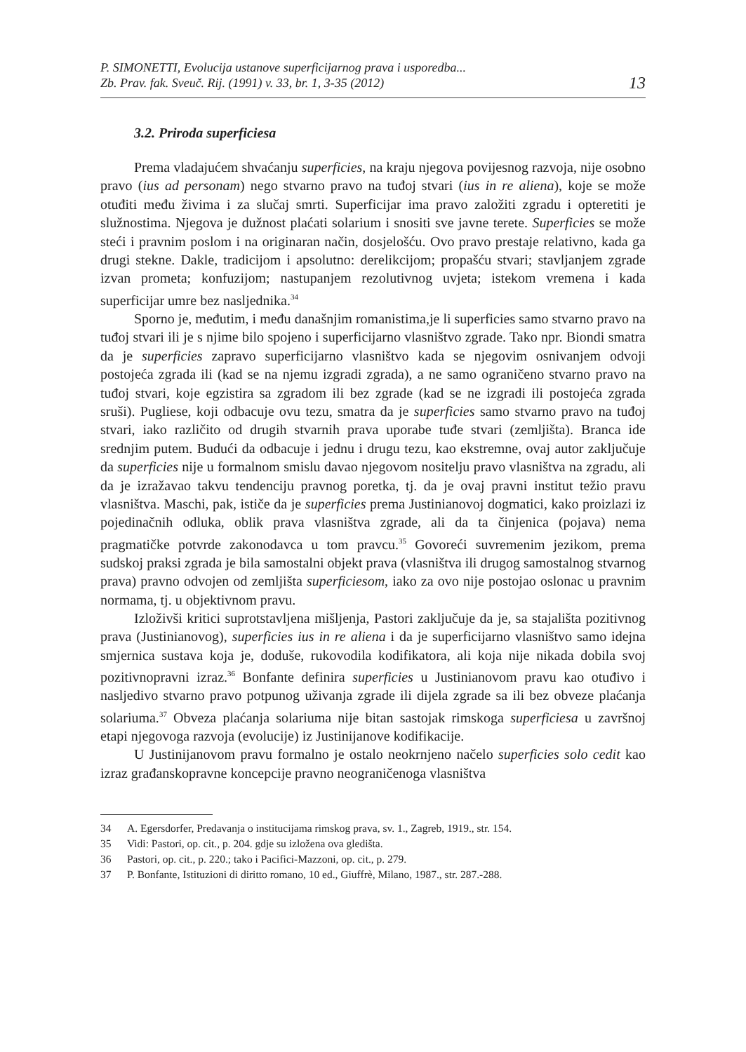P. SIMONETTI, Evolucija ustanove superficijarnog prava i usporedba...
Zb. Prav. fak. Sveuč. Rij. (1991) v. 33, br. 1, 3-35 (2012)
13
3.2. Priroda superficiesa
Prema vladajućem shvaćanju superficies, na kraju njegova povijesnog razvoja, nije osobno pravo (ius ad personam) nego stvarno pravo na tuđoj stvari (ius in re aliena), koje se može otuđiti među živima i za slučaj smrti. Superficijar ima pravo založiti zgradu i opteretiti je služnostima. Njegova je dužnost plaćati solarium i snositi sve javne terete. Superficies se može steći i pravnim poslom i na originaran način, dosjelošću. Ovo pravo prestaje relativno, kada ga drugi stekne. Dakle, tradicijom i apsolutno: derelikcijom; propašću stvari; stavljanjem zgrade izvan prometa; konfuzijom; nastupanjem rezolutivnog uvjeta; istekom vremena i kada superficijar umre bez nasljednika.<sup>34</sup>
Sporno je, međutim, i među današnjim romanistima,je li superficies samo stvarno pravo na tuđoj stvari ili je s njime bilo spojeno i superficijarno vlasništvo zgrade. Tako npr. Biondi smatra da je superficies zapravo superficijarno vlasništvo kada se njegovim osnivanjem odvoji postojeća zgrada ili (kad se na njemu izgradi zgrada), a ne samo ograničeno stvarno pravo na tuđoj stvari, koje egzistira sa zgradom ili bez zgrade (kad se ne izgradi ili postojeća zgrada sruši). Pugliese, koji odbacuje ovu tezu, smatra da je superficies samo stvarno pravo na tuđoj stvari, iako različito od drugih stvarnih prava uporabe tuđe stvari (zemljišta). Branca ide srednjim putem. Budući da odbacuje i jednu i drugu tezu, kao ekstremne, ovaj autor zaključuje da superficies nije u formalnom smislu davao njegovom nositelju pravo vlasništva na zgradu, ali da je izražavao takvu tendenciju pravnog poretka, tj. da je ovaj pravni institut težio pravu vlasništva. Maschi, pak, ističe da je superficies prema Justinianovoj dogmatici, kako proizlazi iz pojedinačnih odluka, oblik prava vlasništva zgrade, ali da ta činjenica (pojava) nema pragmatičke potvrde zakonodavca u tom pravcu.<sup>35</sup> Govoreći suvremenim jezikom, prema sudskoj praksi zgrada je bila samostalni objekt prava (vlasništva ili drugog samostalnog stvarnog prava) pravno odvojen od zemljišta superficiesom, iako za ovo nije postojao oslonac u pravnim normama, tj. u objektivnom pravu.
Izloživši kritici suprotstavljena mišljenja, Pastori zaključuje da je, sa stajališta pozitivnog prava (Justinianovog), superficies ius in re aliena i da je superficijarno vlasništvo samo idejna smjernica sustava koja je, doduše, rukovodila kodifikatora, ali koja nije nikada dobila svoj pozitivnopravni izraz.<sup>36</sup> Bonfante definira superficies u Justinianovom pravu kao otuđivo i nasljedivo stvarno pravo potpunog uživanja zgrade ili dijela zgrade sa ili bez obveze plaćanja solariuma.<sup>37</sup> Obveza plaćanja solariuma nije bitan sastojak rimskoga superficiesa u završnoj etapi njegovoga razvoja (evolucije) iz Justinijanove kodifikacije.
U Justinijanovom pravu formalno je ostalo neokrnjeno načelo superficies solo cedit kao izraz građanskopravne koncepcije pravno neograničenoga vlasništva
34 A. Egersdorfer, Predavanja o institucijama rimskog prava, sv. 1., Zagreb, 1919., str. 154.
35 Vidi: Pastori, op. cit., p. 204. gdje su izložena ova gledišta.
36 Pastori, op. cit., p. 220.; tako i Pacifici-Mazzoni, op. cit., p. 279.
37 P. Bonfante, Istituzioni di diritto romano, 10 ed., Giuffrè, Milano, 1987., str. 287.-288.